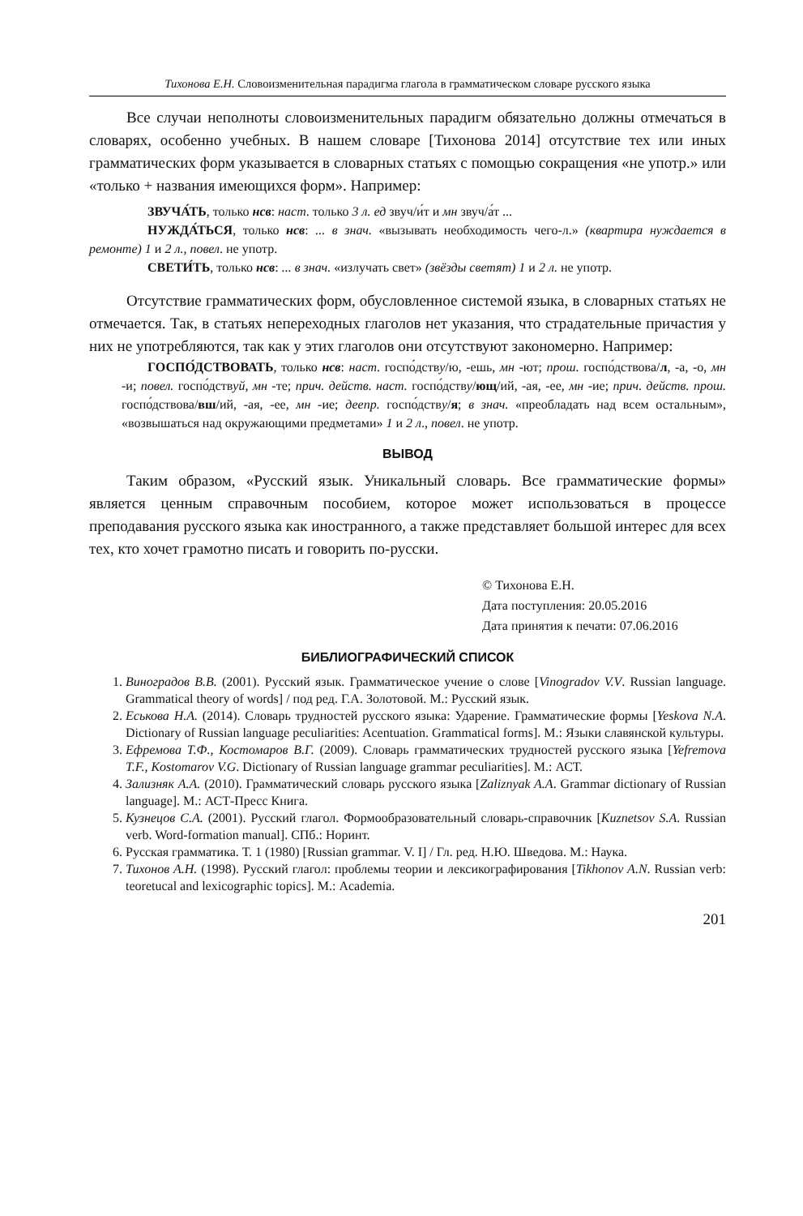Тихонова Е.Н. Словоизменительная парадигма глагола в грамматическом словаре русского языка
Все случаи неполноты словоизменительных парадигм обязательно должны отмечаться в словарях, особенно учебных. В нашем словаре [Тихонова 2014] отсутствие тех или иных грамматических форм указывается в словарных статьях с помощью сокращения «не употр.» или «только + названия имеющихся форм». Например:
ЗВУЧА́ТЬ, только нсв: наст. только 3 л. ед звуч/и́т и мн звуч/а́т ...
НУЖДА́ТЬСЯ, только нсв: ... в знач. «вызывать необходимость чего-л.» (квартира нуждается в ремонте) 1 и 2 л., повел. не употр.
СВЕТИ́ТЬ, только нсв: ... в знач. «излучать свет» (звёзды светят) 1 и 2 л. не употр.
Отсутствие грамматических форм, обусловленное системой языка, в словарных статьях не отмечается. Так, в статьях непереходных глаголов нет указания, что страдательные причастия у них не употребляются, так как у этих глаголов они отсутствуют закономерно. Например:
ГОСПО́ДСТВОВАТЬ, только нсв: наст. госпо́дству/ю, -ешь, мн -ют; прош. госпо́дствова/л, -а, -о, мн -и; повел. госпо́дствуй, мн -те; прич. действ. наст. госпо́дству/ющ/ий, -ая, -ее, мн -ие; прич. действ. прош. госпо́дствова/вш/ий, -ая, -ее, мн -ие; деепр. госпо́дству/я; в знач. «преобладать над всем остальным», «возвышаться над окружающими предметами» 1 и 2 л., повел. не употр.
ВЫВОД
Таким образом, «Русский язык. Уникальный словарь. Все грамматические формы» является ценным справочным пособием, которое может использоваться в процессе преподавания русского языка как иностранного, а также представляет большой интерес для всех тех, кто хочет грамотно писать и говорить по-русски.
© Тихонова Е.Н.
Дата поступления: 20.05.2016
Дата принятия к печати: 07.06.2016
БИБЛИОГРАФИЧЕСКИЙ СПИСОК
1. Виноградов В.В. (2001). Русский язык. Грамматическое учение о слове [Vinogradov V.V. Russian language. Grammatical theory of words] / под ред. Г.А. Золотовой. М.: Русский язык.
2. Еськова Н.А. (2014). Словарь трудностей русского языка: Ударение. Грамматические формы [Yeskova N.A. Dictionary of Russian language peculiarities: Acentuation. Grammatical forms]. М.: Языки славянской культуры.
3. Ефремова Т.Ф., Костомаров В.Г. (2009). Словарь грамматических трудностей русского языка [Yefremova T.F., Kostomarov V.G. Dictionary of Russian language grammar peculiarities]. М.: АСТ.
4. Зализняк А.А. (2010). Грамматический словарь русского языка [Zaliznyak A.A. Grammar dictionary of Russian language]. М.: АСТ-Пресс Книга.
5. Кузнецов С.А. (2001). Русский глагол. Формообразовательный словарь-справочник [Kuznetsov S.A. Russian verb. Word-formation manual]. СПб.: Норинт.
6. Русская грамматика. Т. 1 (1980) [Russian grammar. V. I] / Гл. ред. Н.Ю. Шведова. М.: Наука.
7. Тихонов А.Н. (1998). Русский глагол: проблемы теории и лексикографирования [Tikhonov A.N. Russian verb: teoretucal and lexicographic topics]. М.: Academia.
201